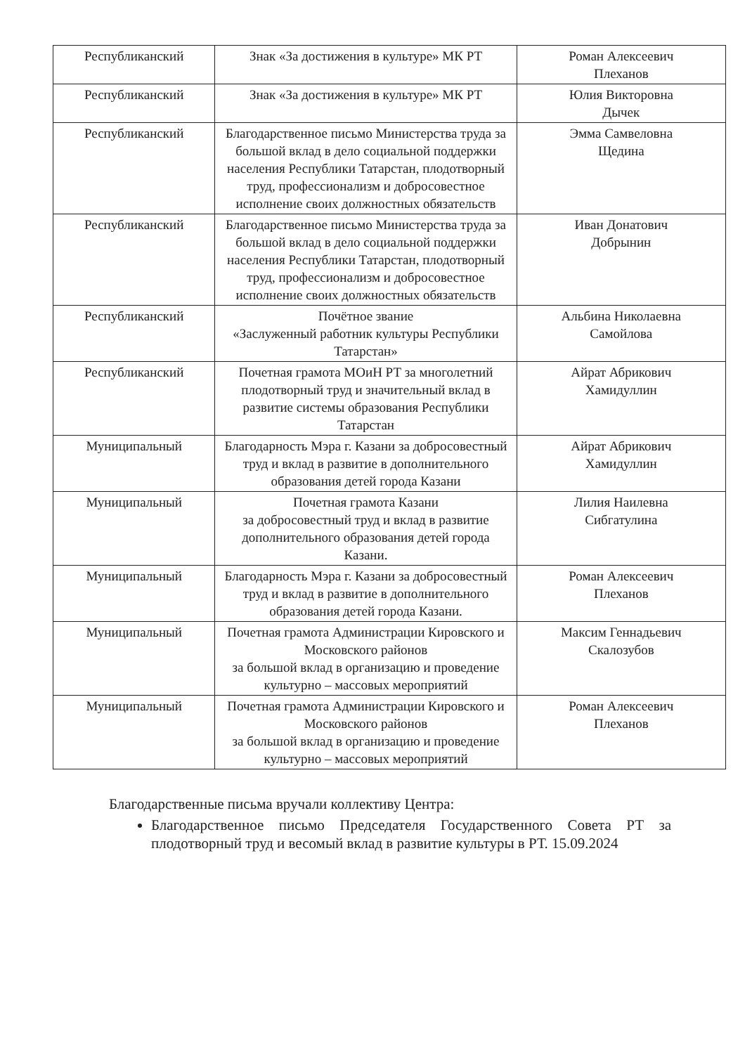| Республиканский | Знак «За достижения в культуре» МК РТ | Роман Алексеевич Плеханов |
| Республиканский | Знак «За достижения в культуре» МК РТ | Юлия Викторовна Дычек |
| Республиканский | Благодарственное письмо Министерства труда за большой вклад в дело социальной поддержки населения Республики Татарстан, плодотворный труд, профессионализм и добросовестное исполнение своих должностных обязательств | Эмма Самвеловна Щедина |
| Республиканский | Благодарственное письмо Министерства труда за большой вклад в дело социальной поддержки населения Республики Татарстан, плодотворный труд, профессионализм и добросовестное исполнение своих должностных обязательств | Иван Донатович Добрынин |
| Республиканский | Почётное звание «Заслуженный работник культуры Республики Татарстан» | Альбина Николаевна Самойлова |
| Республиканский | Почетная грамота МОиН РТ за многолетний плодотворный труд и значительный вклад в развитие системы образования Республики Татарстан | Айрат Абрикович Хамидуллин |
| Муниципальный | Благодарность Мэра г. Казани за добросовестный труд и вклад в развитие в дополнительного образования детей города Казани | Айрат Абрикович Хамидуллин |
| Муниципальный | Почетная грамота Казани за добросовестный труд и вклад в развитие дополнительного образования детей города Казани. | Лилия Наилевна Сибгатулина |
| Муниципальный | Благодарность Мэра г. Казани за добросовестный труд и вклад в развитие в дополнительного образования детей города Казани. | Роман Алексеевич Плеханов |
| Муниципальный | Почетная грамота Администрации Кировского и Московского районов за большой вклад в организацию и проведение культурно – массовых мероприятий | Максим Геннадьевич Скалозубов |
| Муниципальный | Почетная грамота Администрации Кировского и Московского районов за большой вклад в организацию и проведение культурно – массовых мероприятий | Роман Алексеевич Плеханов |
Благодарственные письма вручали коллективу Центра:
Благодарственное письмо Председателя Государственного Совета РТ за плодотворный труд и весомый вклад в развитие культуры в РТ. 15.09.2024